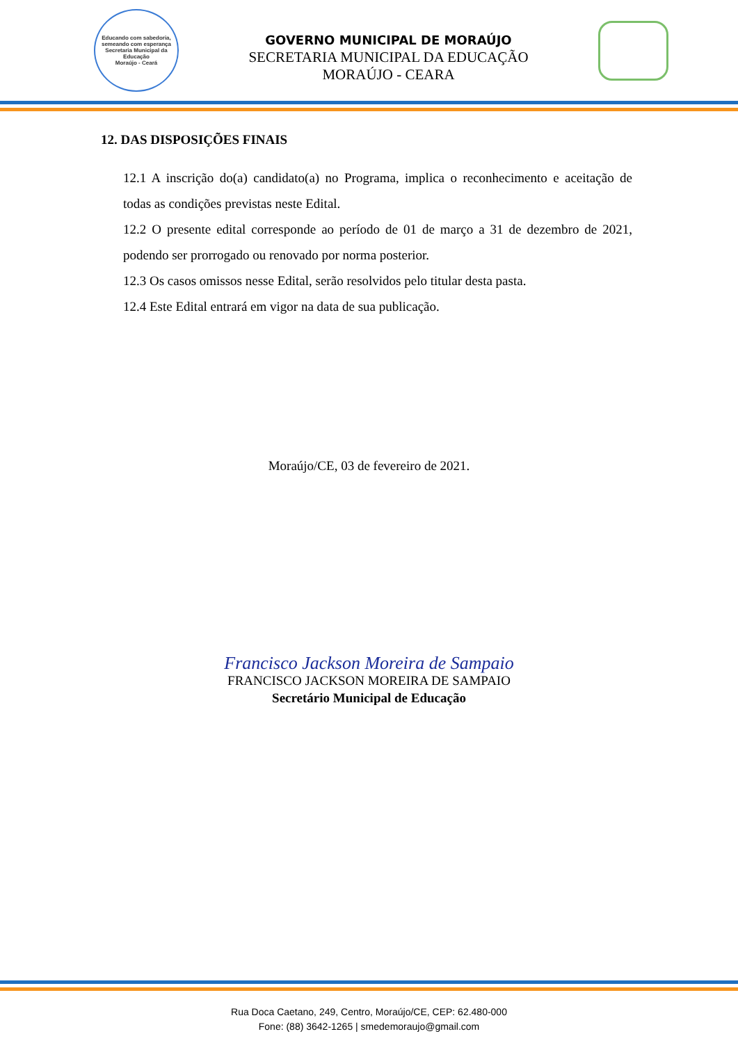Educando com sabedoria, semeando com esperança
Secretaria Municipal da Educação
Moraújo - Ceará
GOVERNO MUNICIPAL DE MORAÚJO
SECRETARIA MUNICIPAL DA EDUCAÇÃO
MORAÚJO - CEARA
12. DAS DISPOSIÇÕES FINAIS
12.1 A inscrição do(a) candidato(a) no Programa, implica o reconhecimento e aceitação de todas as condições previstas neste Edital.
12.2 O presente edital corresponde ao período de 01 de março a 31 de dezembro de 2021, podendo ser prorrogado ou renovado por norma posterior.
12.3 Os casos omissos nesse Edital, serão resolvidos pelo titular desta pasta.
12.4 Este Edital entrará em vigor na data de sua publicação.
Moraújo/CE, 03 de fevereiro de 2021.
Francisco Jackson Moreira de Sampaio
FRANCISCO JACKSON MOREIRA DE SAMPAIO
Secretário Municipal de Educação
Rua Doca Caetano, 249, Centro, Moraújo/CE, CEP: 62.480-000
Fone: (88) 3642-1265 | smedemoraujo@gmail.com